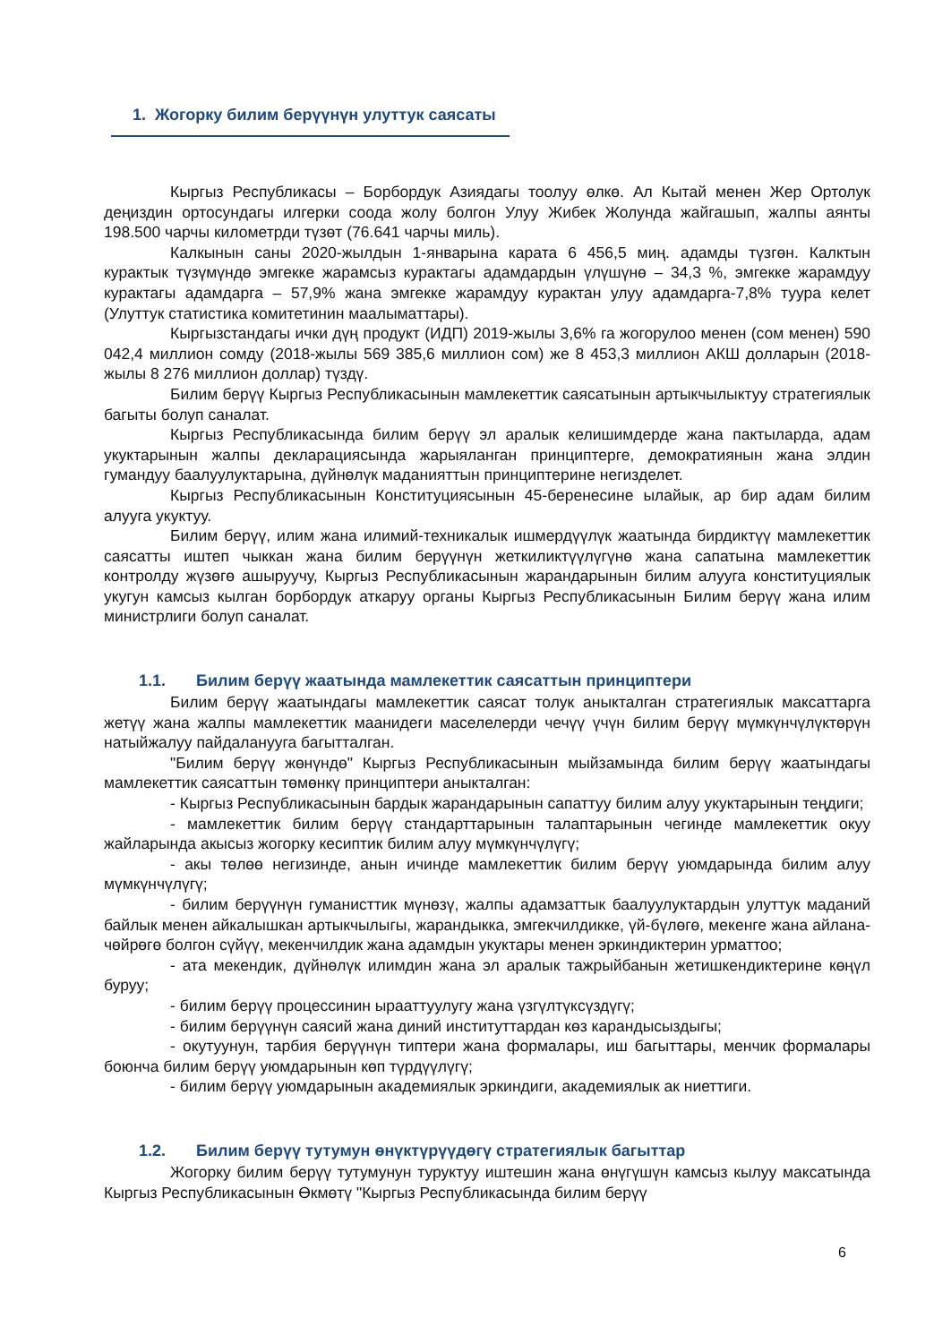1. Жогорку билим берүүнүн улуттук саясаты
Кыргыз Республикасы – Борбордук Азиядагы тоолуу өлкө. Ал Кытай менен Жер Ортолук деңиздин ортосундагы илгерки соода жолу болгон Улуу Жибек Жолунда жайгашып, жалпы аянты 198.500 чарчы километрди түзөт (76.641 чарчы миль).
Калкынын саны 2020-жылдын 1-январына карата 6 456,5 миң. адамды түзгөн. Калктын курактык түзүмүндө эмгекке жарамсыз курактагы адамдардын үлүшүнө – 34,3 %, эмгекке жарамдуу курактагы адамдарга – 57,9% жана эмгекке жарамдуу курактан улуу адамдарга-7,8% туура келет (Улуттук статистика комитетинин маалыматтары).
Кыргызстандагы ички дүң продукт (ИДП) 2019-жылы 3,6% га жогорулоо менен (сом менен) 590 042,4 миллион сомду (2018-жылы 569 385,6 миллион сом) же 8 453,3 миллион АКШ долларын (2018-жылы 8 276 миллион доллар) түздү.
Билим берүү Кыргыз Республикасынын мамлекеттик саясатынын артыкчылыктуу стратегиялык багыты болуп саналат.
Кыргыз Республикасында билим берүү эл аралык келишимдерде жана пактыларда, адам укуктарынын жалпы декларациясында жарыяланган принциптерге, демократиянын жана элдин гумандуу баалуулуктарына, дүйнөлүк маданияттын принциптерине негизделет.
Кыргыз Республикасынын Конституциясынын 45-беренесине ылайык, ар бир адам билим алууга укуктуу.
Билим берүү, илим жана илимий-техникалык ишмердүүлүк жаатында бирдиктүү мамлекеттик саясатты иштеп чыккан жана билим берүүнүн жеткиликтүүлүгүнө жана сапатына мамлекеттик контролду жүзөгө ашыруучу, Кыргыз Республикасынын жарандарынын билим алууга конституциялык укугун камсыз кылган борбордук аткаруу органы Кыргыз Республикасынын Билим берүү жана илим министрлиги болуп саналат.
1.1. Билим берүү жаатында мамлекеттик саясаттын принциптери
Билим берүү жаатындагы мамлекеттик саясат толук аныкталган стратегиялык максаттарга жетүү жана жалпы мамлекеттик маанидеги маселелерди чечүү үчүн билим берүү мүмкүнчүлүктөрүн натыйжалуу пайдаланууга багытталган.
"Билим берүү жөнүндө" Кыргыз Республикасынын мыйзамында билим берүү жаатындагы мамлекеттик саясаттын төмөнкү принциптери аныкталган:
- Кыргыз Республикасынын бардык жарандарынын сапаттуу билим алуу укуктарынын теңдиги;
- мамлекеттик билим берүү стандарттарынын талаптарынын чегинде мамлекеттик окуу жайларында акысыз жогорку кесиптик билим алуу мүмкүнчүлүгү;
- акы төлөө негизинде, анын ичинде мамлекеттик билим берүү уюмдарында билим алуу мүмкүнчүлүгү;
- билим берүүнүн гуманисттик мүнөзү, жалпы адамзаттык баалуулуктардын улуттук маданий байлык менен айкалышкан артыкчылыгы, жарандыкка, эмгекчилдикке, үй-бүлөгө, мекенге жана айлана-чөйрөгө болгон сүйүү, мекенчилдик жана адамдын укуктары менен эркиндиктерин урматтоо;
- ата мекендик, дүйнөлүк илимдин жана эл аралык тажрыйбанын жетишкендиктерине көңүл буруу;
- билим берүү процессинин ырааттуулугу жана үзгүлтүксүздүгү;
- билим берүүнүн саясий жана диний институттардан көз карандысыздыгы;
- окутуунун, тарбия берүүнүн типтери жана формалары, иш багыттары, менчик формалары боюнча билим берүү уюмдарынын көп түрдүүлүгү;
- билим берүү уюмдарынын академиялык эркиндиги, академиялык ак ниеттиги.
1.2. Билим берүү тутумун өнүктүрүүдөгү стратегиялык багыттар
Жогорку билим берүү тутумунун туруктуу иштешин жана өнүгүшүн камсыз кылуу максатында Кыргыз Республикасынын Өкмөтү "Кыргыз Республикасында билим берүү
6